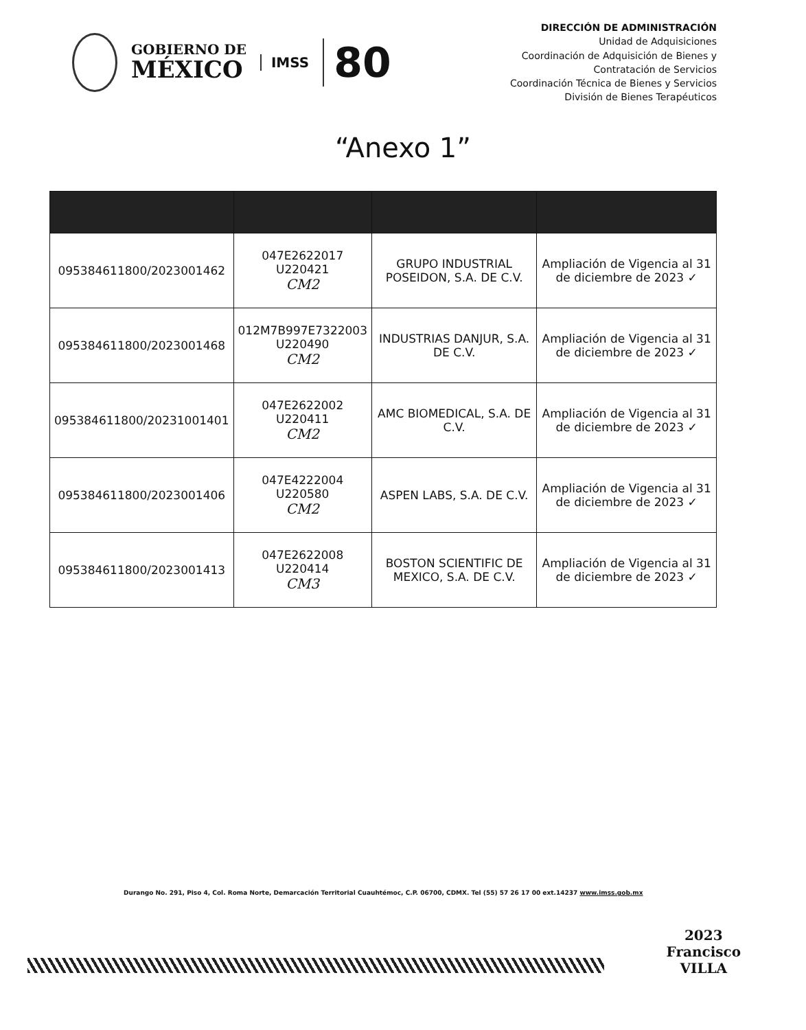GOBIERNO DE
MÉXICO
IMSS
80
DIRECCIÓN DE ADMINISTRACIÓN
Unidad de Adquisiciones
Coordinación de Adquisición de Bienes y
Contratación de Servicios
Coordinación Técnica de Bienes y Servicios
División de Bienes Terapéuticos
“Anexo 1”
| 095384611800/2023001462 | 047E2622017 U220421 CM2 | GRUPO INDUSTRIAL POSEIDON, S.A. DE C.V. | Ampliación de Vigencia al 31 de diciembre de 2023 ✓ |
| 095384611800/2023001468 | 012M7B997E7322003 U220490 CM2 | INDUSTRIAS DANJUR, S.A. DE C.V. | Ampliación de Vigencia al 31 de diciembre de 2023 ✓ |
| 095384611800/20231001401 | 047E2622002 U220411 CM2 | AMC BIOMEDICAL, S.A. DE C.V. | Ampliación de Vigencia al 31 de diciembre de 2023 ✓ |
| 095384611800/2023001406 | 047E4222004 U220580 CM2 | ASPEN LABS, S.A. DE C.V. | Ampliación de Vigencia al 31 de diciembre de 2023 ✓ |
| 095384611800/2023001413 | 047E2622008 U220414 CM3 | BOSTON SCIENTIFIC DE MEXICO, S.A. DE C.V. | Ampliación de Vigencia al 31 de diciembre de 2023 ✓ |
Durango No. 291, Piso 4, Col. Roma Norte, Demarcación Territorial Cuauhtémoc, C.P. 06700, CDMX. Tel (55) 57 26 17 00 ext.14237 www.imss.gob.mx
2023
Francisco
VILLA